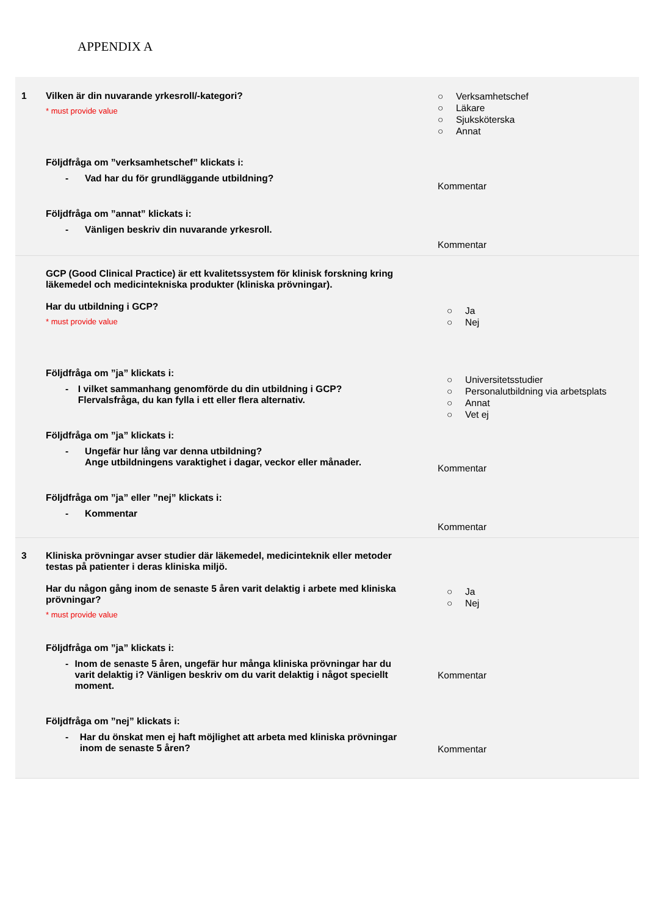APPENDIX A
| 1 | Vilken är din nuvarande yrkesroll/-kategori? * must provide value Följdfråga om ”verksamhetschef” klickats i: - Vad har du för grundläggande utbildning? Följdfråga om ”annat” klickats i: - Vänligen beskriv din nuvarande yrkesroll. | ○ Verksamhetschef ○ Läkare ○ Sjuksköterska ○ Annat Kommentar Kommentar |
| | GCP (Good Clinical Practice) är ett kvalitetssystem för klinisk forskning kring läkemedel och medicintekniska produkter (kliniska prövningar). Har du utbildning i GCP? * must provide value Följdfråga om ”ja” klickats i: - I vilket sammanhang genomförde du din utbildning i GCP? Flervalsfråga, du kan fylla i ett eller flera alternativ. Följdfråga om ”ja” klickats i: - Ungefär hur lång var denna utbildning? Ange utbildningens varaktighet i dagar, veckor eller månader. Följdfråga om ”ja” eller ”nej” klickats i: - Kommentar | ○ Ja ○ Nej ○ Universitetsstudier ○ Personalutbildning via arbetsplats ○ Annat ○ Vet ej Kommentar Kommentar |
| 3 | Kliniska prövningar avser studier där läkemedel, medicinteknik eller metoder testas på patienter i deras kliniska miljö. Har du någon gång inom de senaste 5 åren varit delaktig i arbete med kliniska prövningar? * must provide value Följdfråga om ”ja” klickats i: - Inom de senaste 5 åren, ungefär hur många kliniska prövningar har du varit delaktig i? Vänligen beskriv om du varit delaktig i något speciellt moment. Följdfråga om ”nej” klickats i: - Har du önskat men ej haft möjlighet att arbeta med kliniska prövningar inom de senaste 5 åren? | ○ Ja ○ Nej Kommentar Kommentar |